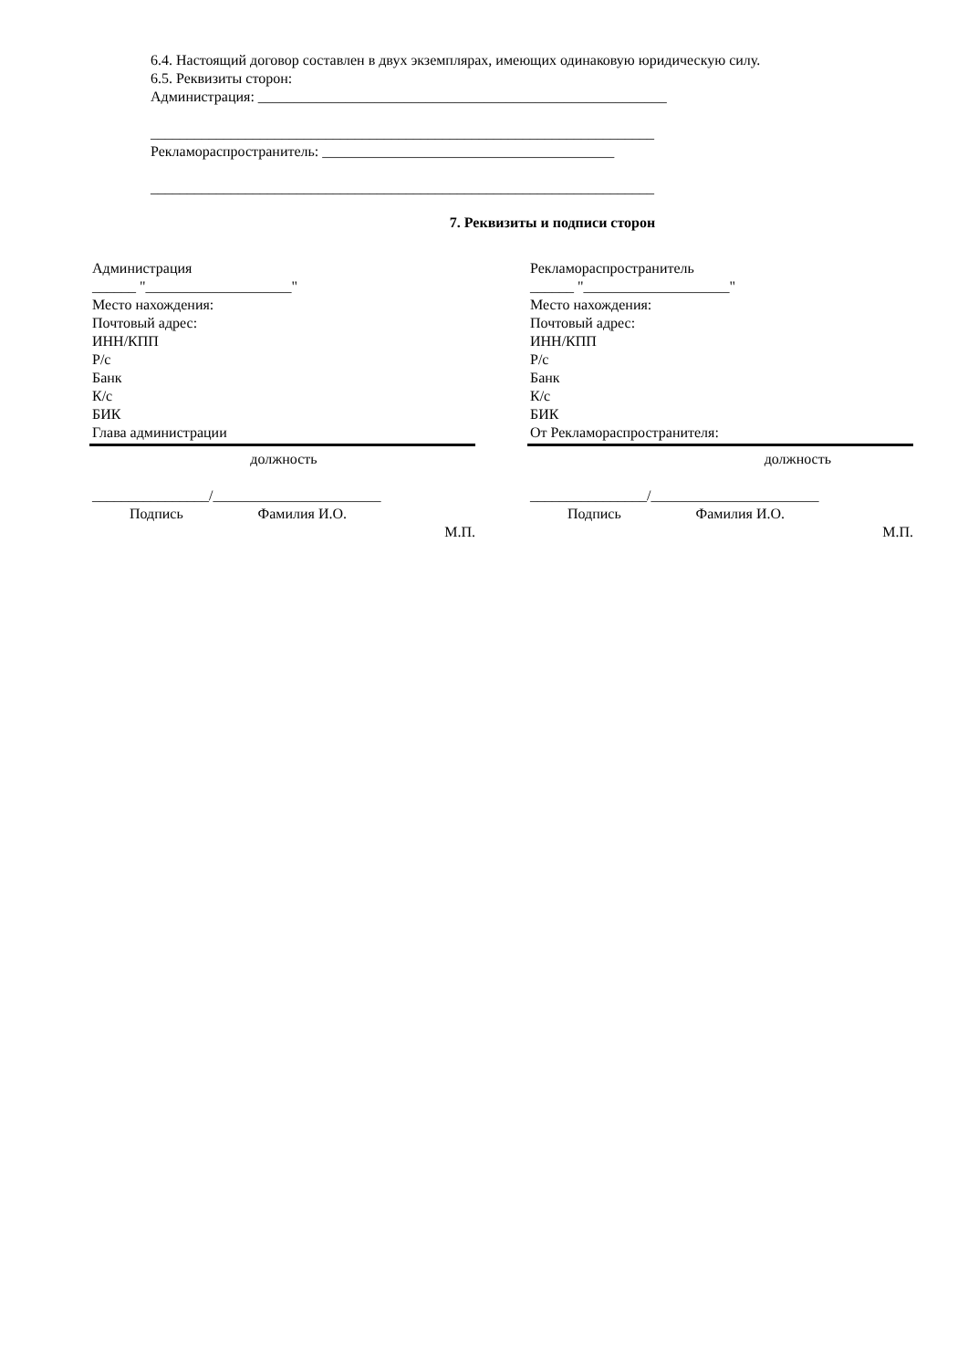6.4. Настоящий договор составлен в двух экземплярах, имеющих одинаковую юридическую силу.
6.5. Реквизиты сторон:
Администрация: ________________________________________________________
_____________________________________________________________________
Рекламораспространитель: ________________________________________
_____________________________________________________________________
7. Реквизиты и подписи сторон
Администрация
______ "____________________"
Место нахождения:
Почтовый адрес:
ИНН/КПП
Р/с
Банк
К/с
БИК
Глава администрации
должность
________________/_______________________
Подпись Фамилия И.О.
М.П.
Рекламораспространитель
______ "____________________"
Место нахождения:
Почтовый адрес:
ИНН/КПП
Р/с
Банк
К/с
БИК
От Рекламораспространителя:
должность
________________/_______________________
Подпись Фамилия И.О.
М.П.